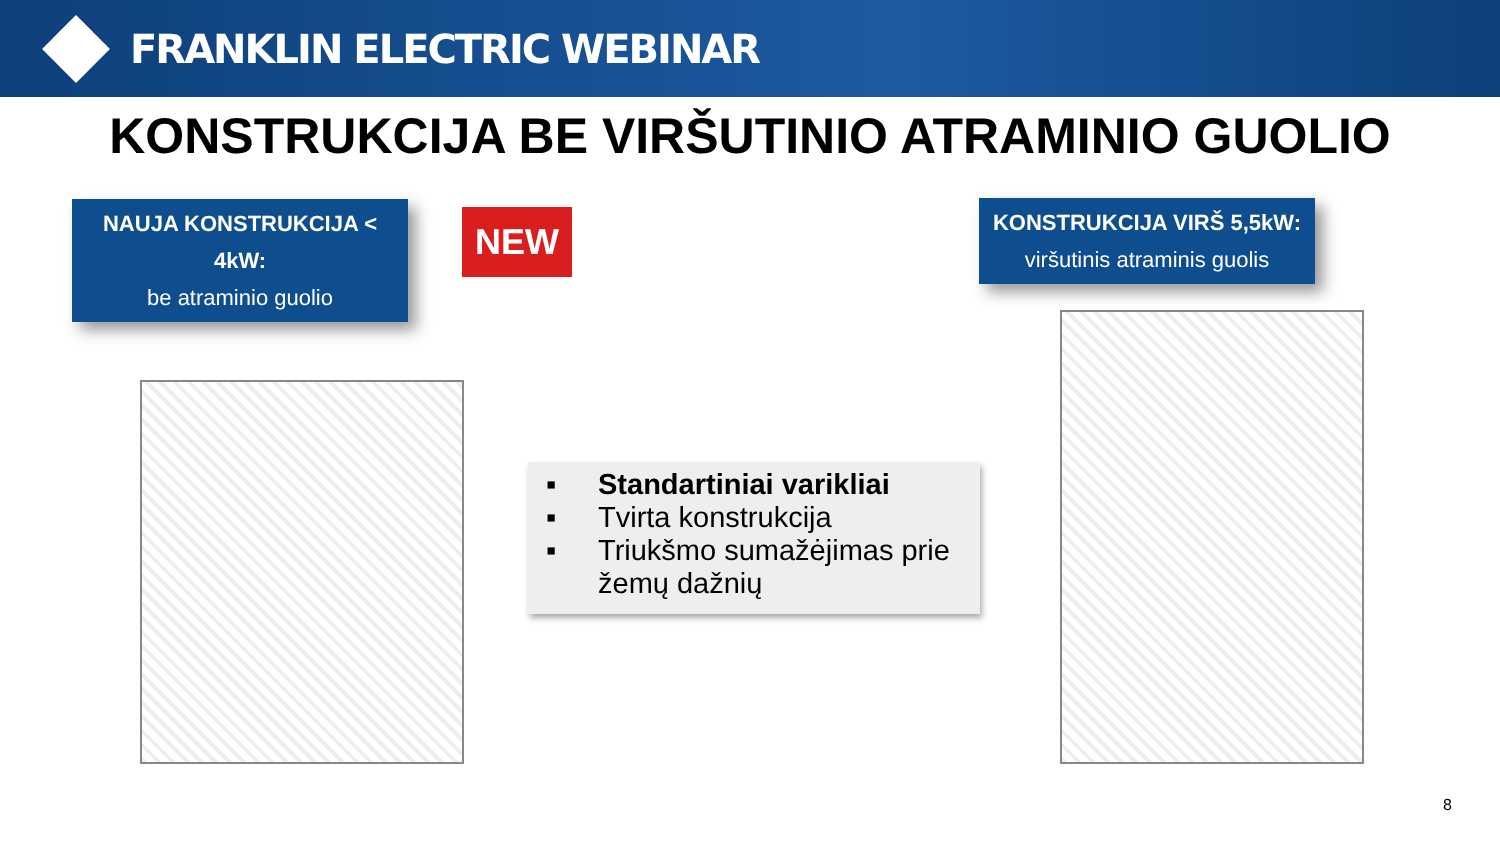FRANKLIN ELECTRIC WEBINAR
KONSTRUKCIJA BE VIRŠUTINIO ATRAMINIO GUOLIO
NAUJA KONSTRUKCIJA < 4kW:
be atraminio guolio
NEW
KONSTRUKCIJA VIRŠ 5,5kW:
viršutinis atraminis guolis
▪ Standartiniai varikliai
▪ Tvirta konstrukcija
▪ Triukšmo sumažėjimas prie
žemų dažnių
8